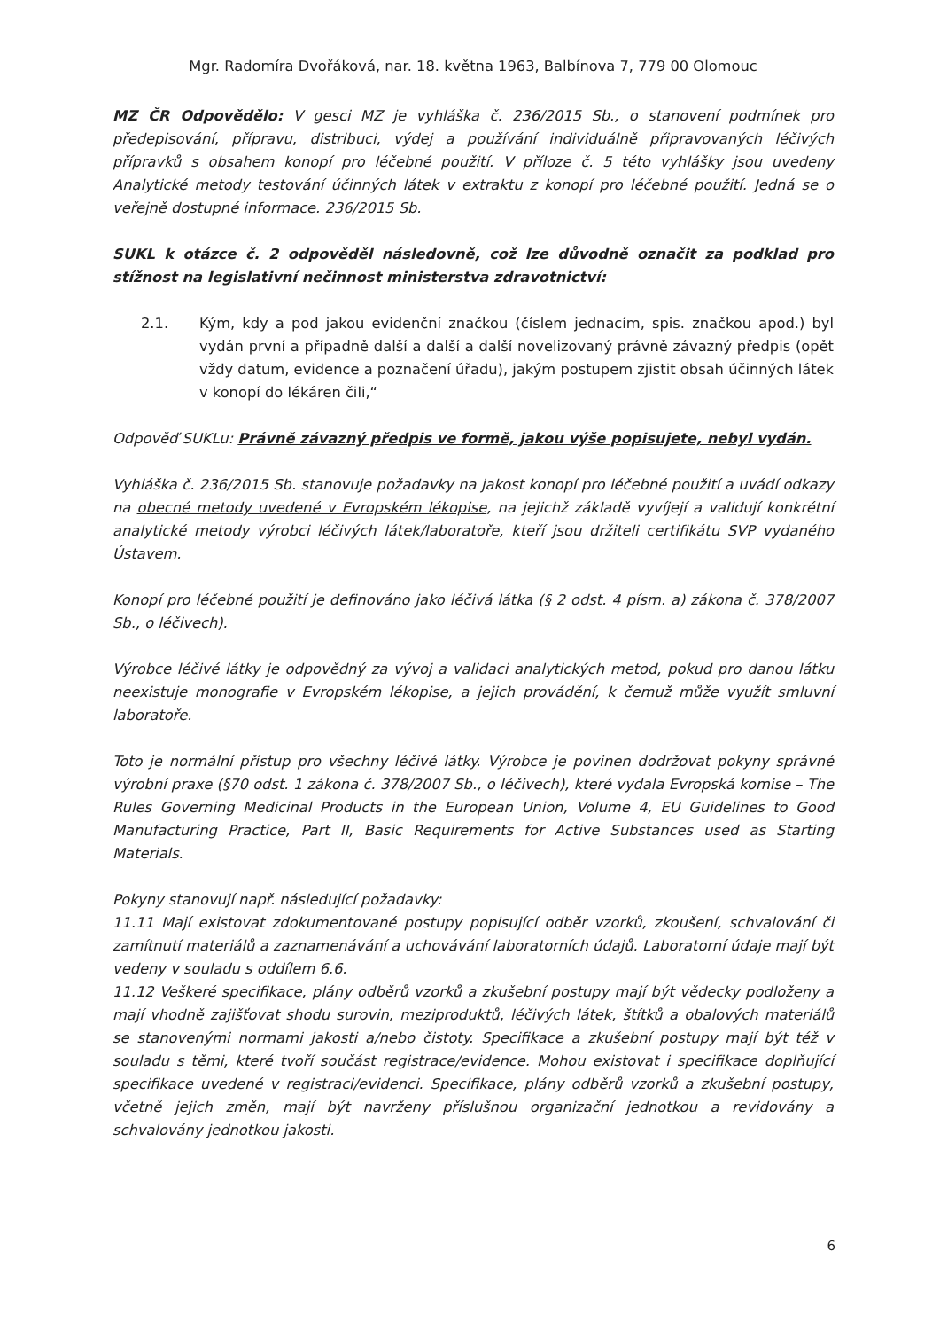Mgr. Radomíra Dvořáková, nar. 18. května 1963, Balbínova 7, 779 00 Olomouc
MZ ČR Odpovědělo: V gesci MZ je vyhláška č. 236/2015 Sb., o stanovení podmínek pro předepisování, přípravu, distribuci, výdej a používání individuálně připravovaných léčivých přípravků s obsahem konopí pro léčebné použití. V příloze č. 5 této vyhlášky jsou uvedeny Analytické metody testování účinných látek v extraktu z konopí pro léčebné použití. Jedná se o veřejně dostupné informace. 236/2015 Sb.
SUKL k otázce č. 2 odpověděl následovně, což lze důvodně označit za podklad pro stížnost na legislativní nečinnost ministerstva zdravotnictví:
2.1. Kým, kdy a pod jakou evidenční značkou (číslem jednacím, spis. značkou apod.) byl vydán první a případně další a další a další novelizovaný právně závazný předpis (opět vždy datum, evidence a poznačení úřadu), jakým postupem zjistit obsah účinných látek v konopí do lékáren čili,“
Odpověď SUKLu: Právně závazný předpis ve formě, jakou výše popisujete, nebyl vydán.
Vyhláška č. 236/2015 Sb. stanovuje požadavky na jakost konopí pro léčebné použití a uvádí odkazy na obecné metody uvedené v Evropském lékopise, na jejichž základě vyvíjejí a validují konkrétní analytické metody výrobci léčivých látek/laboratoře, kteří jsou držiteli certifikátu SVP vydaného Ústavem.
Konopí pro léčebné použití je definováno jako léčivá látka (§ 2 odst. 4 písm. a) zákona č. 378/2007 Sb., o léčivech).
Výrobce léčivé látky je odpovědný za vývoj a validaci analytických metod, pokud pro danou látku neexistuje monografie v Evropském lékopise, a jejich provádění, k čemuž může využít smluvní laboratoře.
Toto je normální přístup pro všechny léčivé látky. Výrobce je povinen dodržovat pokyny správné výrobní praxe (§70 odst. 1 zákona č. 378/2007 Sb., o léčivech), které vydala Evropská komise – The Rules Governing Medicinal Products in the European Union, Volume 4, EU Guidelines to Good Manufacturing Practice, Part II, Basic Requirements for Active Substances used as Starting Materials.
Pokyny stanovují např. následující požadavky:
11.11 Mají existovat zdokumentované postupy popisující odběr vzorků, zkoušení, schvalování či zamítnutí materiálů a zaznamenávání a uchovávání laboratorních údajů. Laboratorní údaje mají být vedeny v souladu s oddílem 6.6.
11.12 Veškeré specifikace, plány odběrů vzorků a zkušební postupy mají být vědecky podloženy a mají vhodně zajišťovat shodu surovin, meziproduktů, léčivých látek, štítků a obalových materiálů se stanovenými normami jakosti a/nebo čistoty. Specifikace a zkušební postupy mají být též v souladu s těmi, které tvoří součást registrace/evidence. Mohou existovat i specifikace doplňující specifikace uvedené v registraci/evidenci. Specifikace, plány odběrů vzorků a zkušební postupy, včetně jejich změn, mají být navrženy příslušnou organizační jednotkou a revidovány a schvalovány jednotkou jakosti.
6